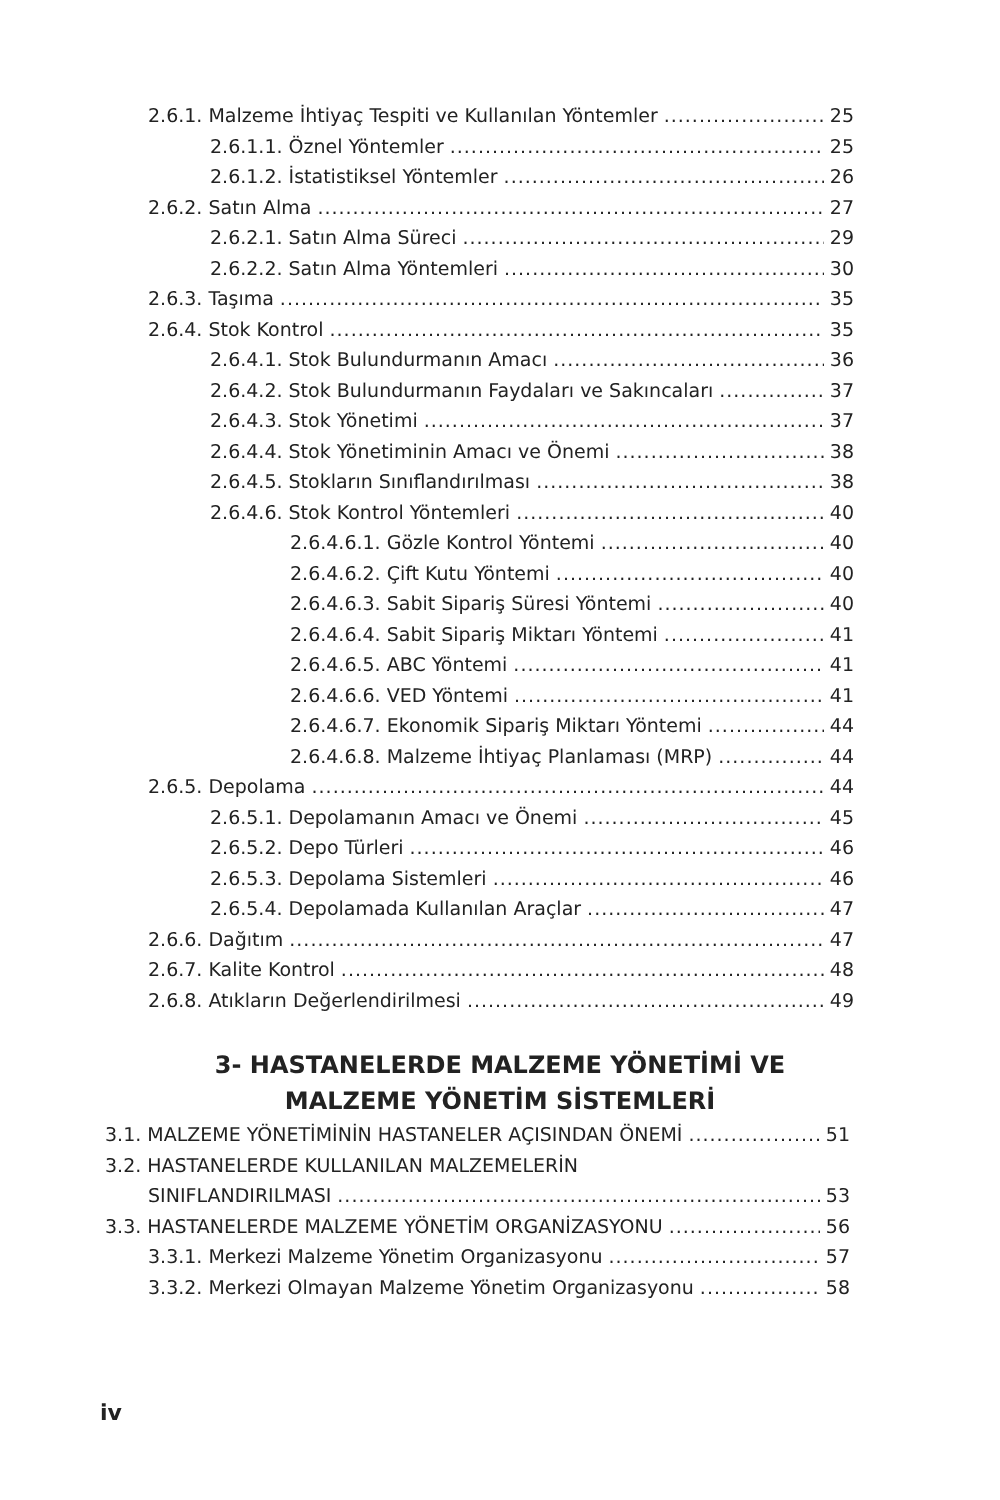2.6.1. Malzeme İhtiyaç Tespiti ve Kullanılan Yöntemler 25
2.6.1.1. Öznel Yöntemler 25
2.6.1.2. İstatistiksel Yöntemler 26
2.6.2. Satın Alma 27
2.6.2.1. Satın Alma Süreci 29
2.6.2.2. Satın Alma Yöntemleri 30
2.6.3. Taşıma 35
2.6.4. Stok Kontrol 35
2.6.4.1. Stok Bulundurmanın Amacı 36
2.6.4.2. Stok Bulundurmanın Faydaları ve Sakıncaları 37
2.6.4.3. Stok Yönetimi 37
2.6.4.4. Stok Yönetiminin Amacı ve Önemi 38
2.6.4.5. Stokların Sınıflandırılması 38
2.6.4.6. Stok Kontrol Yöntemleri 40
2.6.4.6.1. Gözle Kontrol Yöntemi 40
2.6.4.6.2. Çift Kutu Yöntemi 40
2.6.4.6.3. Sabit Sipariş Süresi Yöntemi 40
2.6.4.6.4. Sabit Sipariş Miktarı Yöntemi 41
2.6.4.6.5. ABC Yöntemi 41
2.6.4.6.6. VED Yöntemi 41
2.6.4.6.7. Ekonomik Sipariş Miktarı Yöntemi 44
2.6.4.6.8. Malzeme İhtiyaç Planlaması (MRP) 44
2.6.5. Depolama 44
2.6.5.1. Depolamanın Amacı ve Önemi 45
2.6.5.2. Depo Türleri 46
2.6.5.3. Depolama Sistemleri 46
2.6.5.4. Depolamada Kullanılan Araçlar 47
2.6.6. Dağıtım 47
2.6.7. Kalite Kontrol 48
2.6.8. Atıkların Değerlendirilmesi 49
3- HASTANELERDE MALZEME YÖNETİMİ VE
MALZEME YÖNETİM SİSTEMLERİ
3.1. MALZEME YÖNETİMİNİN HASTANELER AÇISINDAN ÖNEMİ 51
3.2. HASTANELERDE KULLANILAN MALZEMELERİN
SINIFLANDIRILMASI 53
3.3. HASTANELERDE MALZEME YÖNETİM ORGANİZASYONU 56
3.3.1. Merkezi Malzeme Yönetim Organizasyonu 57
3.3.2. Merkezi Olmayan Malzeme Yönetim Organizasyonu 58
iv